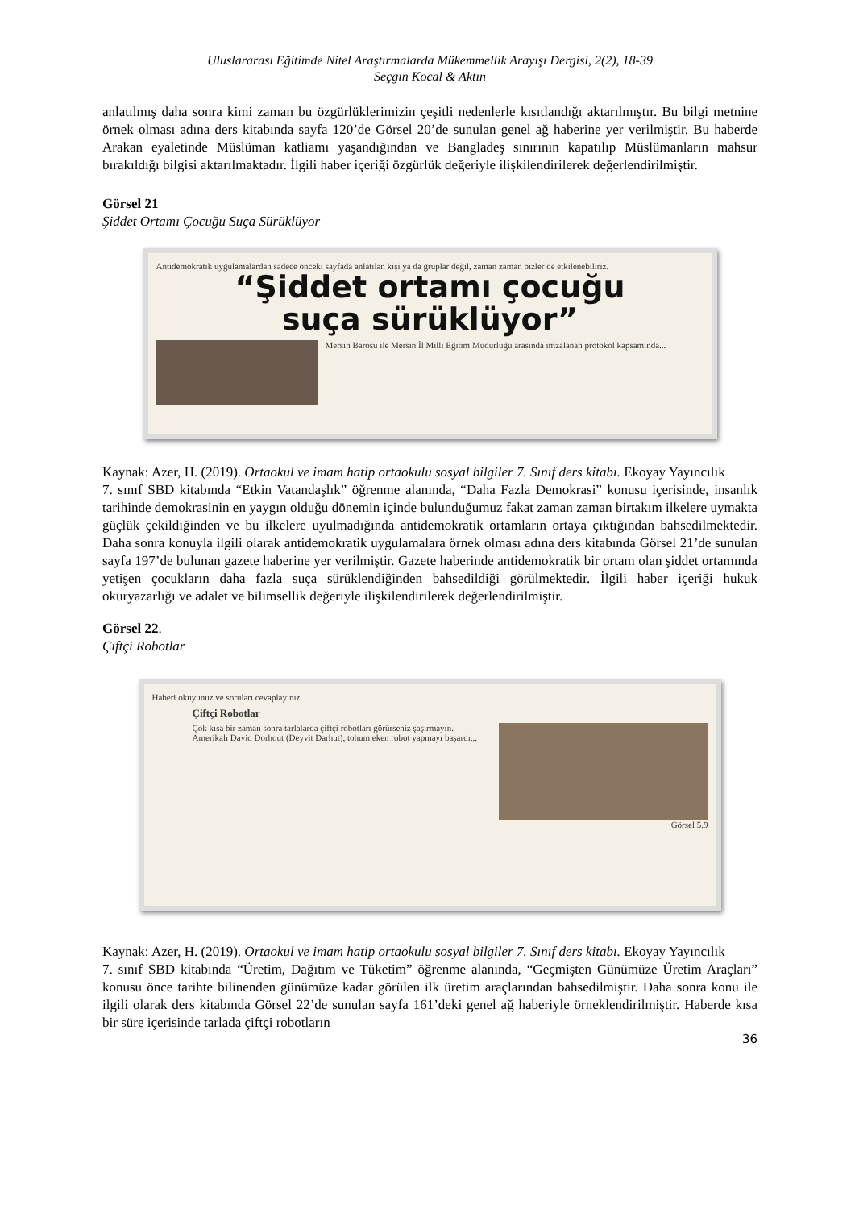Uluslararası Eğitimde Nitel Araştırmalarda Mükemmellik Arayışı Dergisi, 2(2), 18-39
Seçgin Kocal & Aktın
anlatılmış daha sonra kimi zaman bu özgürlüklerimizin çeşitli nedenlerle kısıtlandığı aktarılmıştır. Bu bilgi metnine örnek olması adına ders kitabında sayfa 120’de Görsel 20’de sunulan genel ağ haberine yer verilmiştir. Bu haberde Arakan eyaletinde Müslüman katliamı yaşandığından ve Bangladeş sınırının kapatılıp Müslümanların mahsur bırakıldığı bilgisi aktarılmaktadır. İlgili haber içeriği özgürlük değeriyle ilişkilendirilerek değerlendirilmiştir.
Görsel 21
Şiddet Ortamı Çocuğu Suça Sürüklüyor
Antidemokratik uygulamalardan sadece önceki sayfada anlatılan kişi ya da gruplar değil, zaman zaman bizler de etkilenebiliriz.
“Şiddet ortamı çocuğu
suça sürüklüyor”
Mersin Barosu ile Mersin İl Milli Eğitim Müdürlüğü arasında imzalanan protokol kapsamında...
Kaynak: Azer, H. (2019). Ortaokul ve imam hatip ortaokulu sosyal bilgiler 7. Sınıf ders kitabı. Ekoyay Yayıncılık
7. sınıf SBD kitabında “Etkin Vatandaşlık” öğrenme alanında, “Daha Fazla Demokrasi” konusu içerisinde, insanlık tarihinde demokrasinin en yaygın olduğu dönemin içinde bulunduğumuz fakat zaman zaman birtakım ilkelere uymakta güçlük çekildiğinden ve bu ilkelere uyulmadığında antidemokratik ortamların ortaya çıktığından bahsedilmektedir. Daha sonra konuyla ilgili olarak antidemokratik uygulamalara örnek olması adına ders kitabında Görsel 21’de sunulan sayfa 197’de bulunan gazete haberine yer verilmiştir. Gazete haberinde antidemokratik bir ortam olan şiddet ortamında yetişen çocukların daha fazla suça sürüklendiğinden bahsedildiği görülmektedir. İlgili haber içeriği hukuk okuryazarlığı ve adalet ve bilimsellik değeriyle ilişkilendirilerek değerlendirilmiştir.
Görsel 22.
Çiftçi Robotlar
Haberi okuyunuz ve soruları cevaplayınız.
Çiftçi Robotlar
Çok kısa bir zaman sonra tarlalarda çiftçi robotları görürseniz şaşırmayın. Amerikalı David Dorhout (Deyvit Darhut), tohum eken robot yapmayı başardı...
Görsel 5.9
Kaynak: Azer, H. (2019). Ortaokul ve imam hatip ortaokulu sosyal bilgiler 7. Sınıf ders kitabı. Ekoyay Yayıncılık
7. sınıf SBD kitabında “Üretim, Dağıtım ve Tüketim” öğrenme alanında, “Geçmişten Günümüze Üretim Araçları” konusu önce tarihte bilinenden günümüze kadar görülen ilk üretim araçlarından bahsedilmiştir. Daha sonra konu ile ilgili olarak ders kitabında Görsel 22’de sunulan sayfa 161’deki genel ağ haberiyle örneklendirilmiştir. Haberde kısa bir süre içerisinde tarlada çiftçi robotların
36